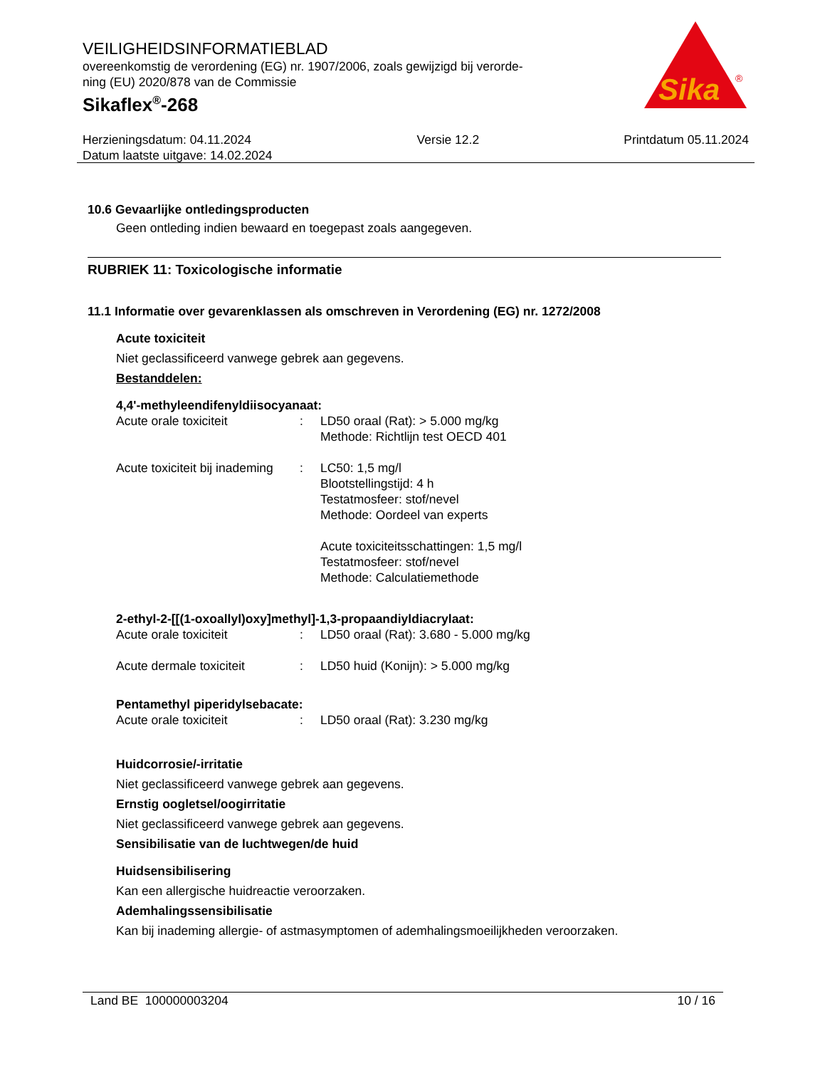VEILIGHEIDSINFORMATIEBLAD
overeenkomstig de verordening (EG) nr. 1907/2006, zoals gewijzigd bij verorde-
ning (EU) 2020/878 van de Commissie
Sikaflex<sup>®</sup>-268
Sika
®
Herzieningsdatum: 04.11.2024
Datum laatste uitgave: 14.02.2024
Versie 12.2 Printdatum 05.11.2024
10.6 Gevaarlijke ontledingsproducten
Geen ontleding indien bewaard en toegepast zoals aangegeven.
RUBRIEK 11: Toxicologische informatie
11.1 Informatie over gevarenklassen als omschreven in Verordening (EG) nr. 1272/2008
Acute toxiciteit
Niet geclassificeerd vanwege gebrek aan gegevens.
Bestanddelen:
4,4'-methyleendifenyldiisocyanaat:
| Acute orale toxiciteit | : | LD50 oraal (Rat): > 5.000 mg/kg Methode: Richtlijn test OECD 401 |
| Acute toxiciteit bij inademing | : | LC50: 1,5 mg/l Blootstellingstijd: 4 h Testatmosfeer: stof/nevel Methode: Oordeel van experts Acute toxiciteitsschattingen: 1,5 mg/l Testatmosfeer: stof/nevel Methode: Calculatiemethode |
2-ethyl-2-[[(1-oxoallyl)oxy]methyl]-1,3-propaandiyldiacrylaat:
| Acute orale toxiciteit | : | LD50 oraal (Rat): 3.680 - 5.000 mg/kg |
| Acute dermale toxiciteit | : | LD50 huid (Konijn): > 5.000 mg/kg |
Pentamethyl piperidylsebacate:
| Acute orale toxiciteit | : | LD50 oraal (Rat): 3.230 mg/kg |
Huidcorrosie/-irritatie
Niet geclassificeerd vanwege gebrek aan gegevens.
Ernstig oogletsel/oogirritatie
Niet geclassificeerd vanwege gebrek aan gegevens.
Sensibilisatie van de luchtwegen/de huid
Huidsensibilisering
Kan een allergische huidreactie veroorzaken.
Ademhalingssensibilisatie
Kan bij inademing allergie- of astmasymptomen of ademhalingsmoeilijkheden veroorzaken.
Land BE 100000003204 10 / 16